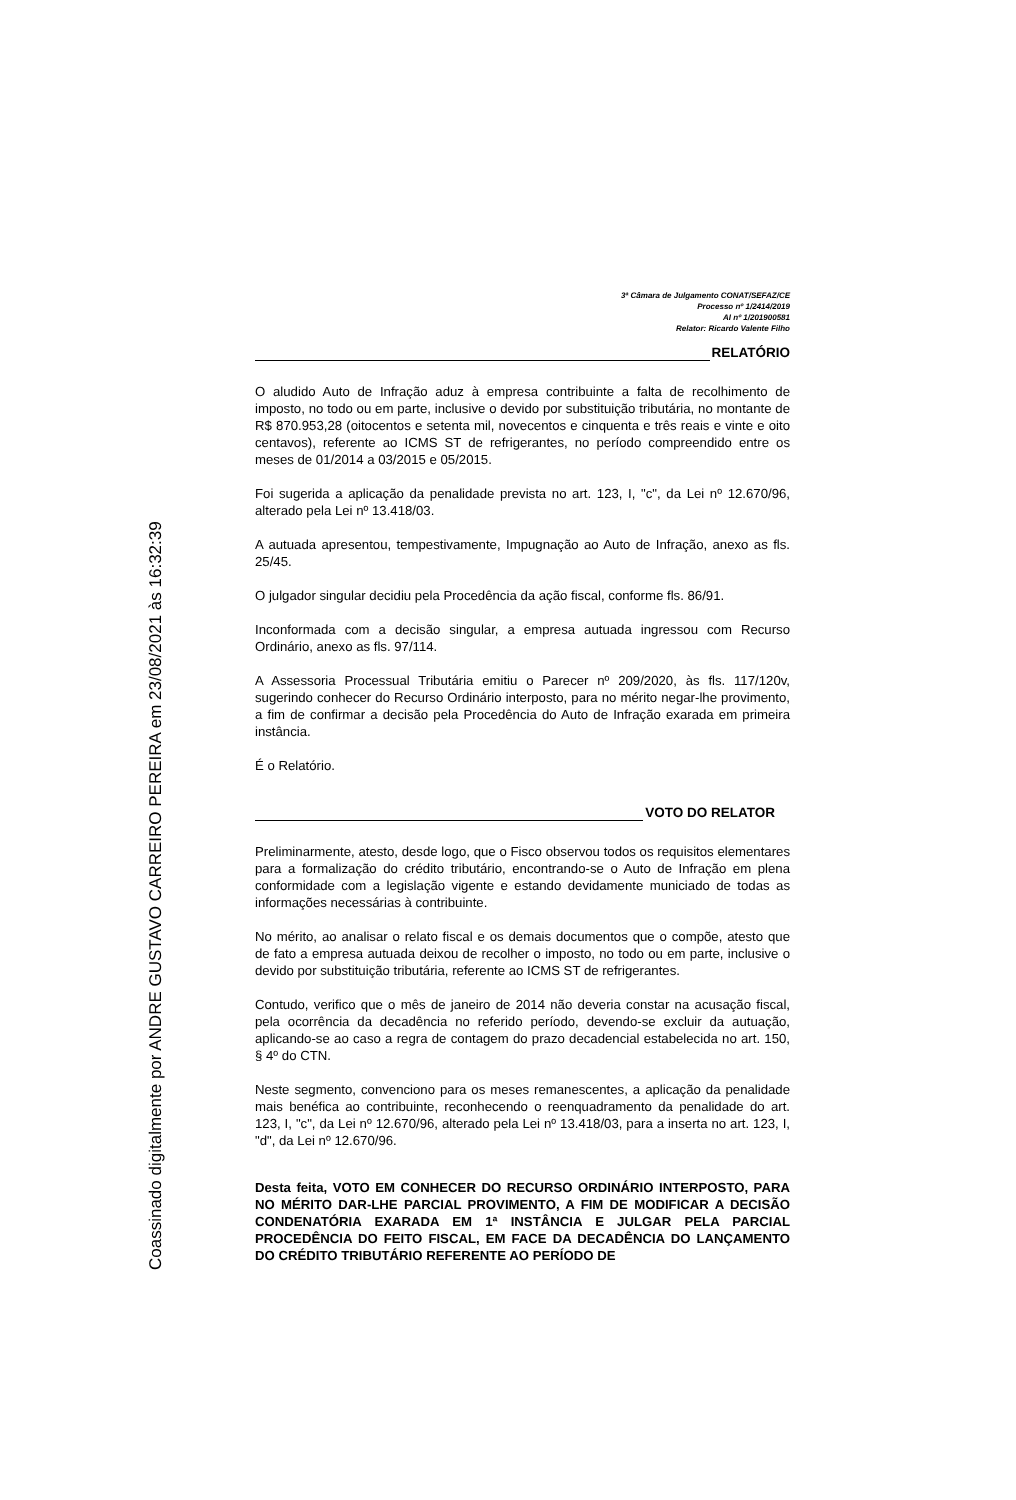Coassinado digitalmente por ANDRE GUSTAVO CARREIRO PEREIRA em 23/08/2021 às 16:32:39
3ª Câmara de Julgamento CONAT/SEFAZ/CE
Processo nº 1/2414/2019
AI nº 1/201900581
Relator: Ricardo Valente Filho
RELATÓRIO
O aludido Auto de Infração aduz à empresa contribuinte a falta de recolhimento de imposto, no todo ou em parte, inclusive o devido por substituição tributária, no montante de R$ 870.953,28 (oitocentos e setenta mil, novecentos e cinquenta e três reais e vinte e oito centavos), referente ao ICMS ST de refrigerantes, no período compreendido entre os meses de 01/2014 a 03/2015 e 05/2015.
Foi sugerida a aplicação da penalidade prevista no art. 123, I, "c", da Lei nº 12.670/96, alterado pela Lei nº 13.418/03.
A autuada apresentou, tempestivamente, Impugnação ao Auto de Infração, anexo as fls. 25/45.
O julgador singular decidiu pela Procedência da ação fiscal, conforme fls. 86/91.
Inconformada com a decisão singular, a empresa autuada ingressou com Recurso Ordinário, anexo as fls. 97/114.
A Assessoria Processual Tributária emitiu o Parecer nº 209/2020, às fls. 117/120v, sugerindo conhecer do Recurso Ordinário interposto, para no mérito negar-lhe provimento, a fim de confirmar a decisão pela Procedência do Auto de Infração exarada em primeira instância.
É o Relatório.
VOTO DO RELATOR
Preliminarmente, atesto, desde logo, que o Fisco observou todos os requisitos elementares para a formalização do crédito tributário, encontrando-se o Auto de Infração em plena conformidade com a legislação vigente e estando devidamente municiado de todas as informações necessárias à contribuinte.
No mérito, ao analisar o relato fiscal e os demais documentos que o compõe, atesto que de fato a empresa autuada deixou de recolher o imposto, no todo ou em parte, inclusive o devido por substituição tributária, referente ao ICMS ST de refrigerantes.
Contudo, verifico que o mês de janeiro de 2014 não deveria constar na acusação fiscal, pela ocorrência da decadência no referido período, devendo-se excluir da autuação, aplicando-se ao caso a regra de contagem do prazo decadencial estabelecida no art. 150, § 4º do CTN.
Neste segmento, convenciono para os meses remanescentes, a aplicação da penalidade mais benéfica ao contribuinte, reconhecendo o reenquadramento da penalidade do art. 123, I, "c", da Lei nº 12.670/96, alterado pela Lei nº 13.418/03, para a inserta no art. 123, I, "d", da Lei nº 12.670/96.
Desta feita, VOTO EM CONHECER DO RECURSO ORDINÁRIO INTERPOSTO, PARA NO MÉRITO DAR-LHE PARCIAL PROVIMENTO, A FIM DE MODIFICAR A DECISÃO CONDENATÓRIA EXARADA EM 1ª INSTÂNCIA E JULGAR PELA PARCIAL PROCEDÊNCIA DO FEITO FISCAL, EM FACE DA DECADÊNCIA DO LANÇAMENTO DO CRÉDITO TRIBUTÁRIO REFERENTE AO PERÍODO DE